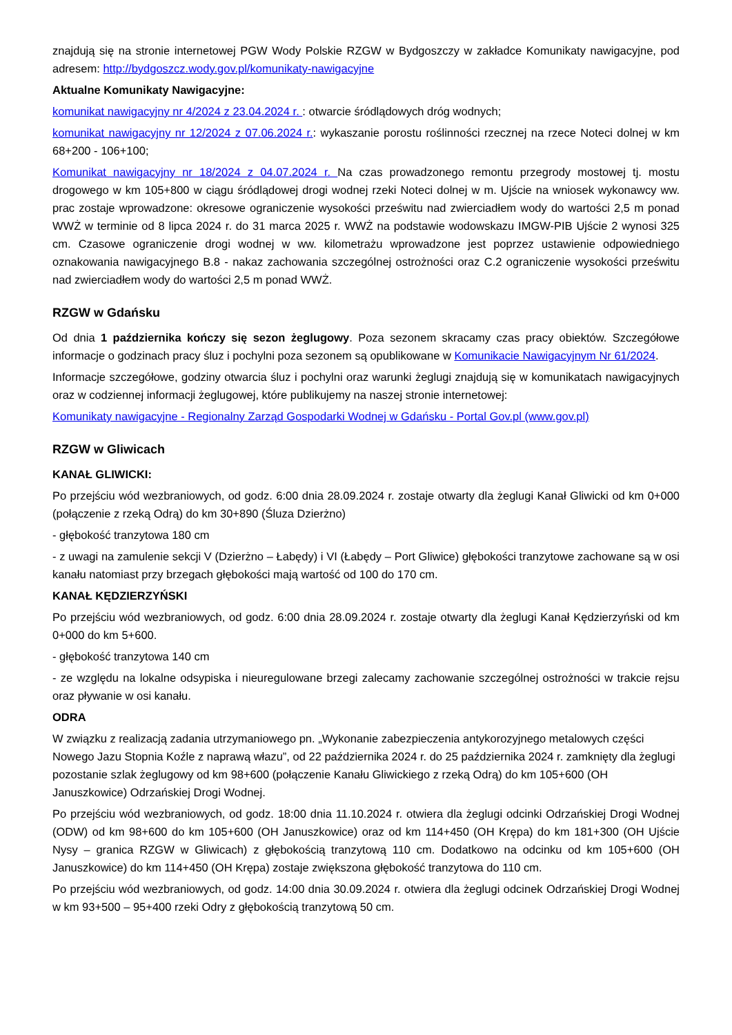znajdują się na stronie internetowej PGW Wody Polskie RZGW w Bydgoszczy w zakładce Komunikaty nawigacyjne, pod adresem: http://bydgoszcz.wody.gov.pl/komunikaty-nawigacyjne
Aktualne Komunikaty Nawigacyjne:
komunikat nawigacyjny nr 4/2024 z 23.04.2024 r. : otwarcie śródlądowych dróg wodnych;
komunikat nawigacyjny nr 12/2024 z 07.06.2024 r.: wykaszanie porostu roślinności rzecznej na rzece Noteci dolnej w km 68+200 - 106+100;
Komunikat nawigacyjny nr 18/2024 z 04.07.2024 r. Na czas prowadzonego remontu przegrody mostowej tj. mostu drogowego w km 105+800 w ciągu śródlądowej drogi wodnej rzeki Noteci dolnej w m. Ujście na wniosek wykonawcy ww. prac zostaje wprowadzone: okresowe ograniczenie wysokości prześwitu nad zwierciadłem wody do wartości 2,5 m ponad WWŻ w terminie od 8 lipca 2024 r. do 31 marca 2025 r. WWŻ na podstawie wodowskazu IMGW-PIB Ujście 2 wynosi 325 cm. Czasowe ograniczenie drogi wodnej w ww. kilometrażu wprowadzone jest poprzez ustawienie odpowiedniego oznakowania nawigacyjnego B.8 - nakaz zachowania szczególnej ostrożności oraz C.2 ograniczenie wysokości prześwitu nad zwierciadłem wody do wartości 2,5 m ponad WWŻ.
RZGW w Gdańsku
Od dnia 1 października kończy się sezon żeglugowy. Poza sezonem skracamy czas pracy obiektów. Szczegółowe informacje o godzinach pracy śluz i pochylni poza sezonem są opublikowane w Komunikacie Nawigacyjnym Nr 61/2024.
Informacje szczegółowe, godziny otwarcia śluz i pochylni oraz warunki żeglugi znajdują się w komunikatach nawigacyjnych oraz w codziennej informacji żeglugowej, które publikujemy na naszej stronie internetowej:
Komunikaty nawigacyjne - Regionalny Zarząd Gospodarki Wodnej w Gdańsku - Portal Gov.pl (www.gov.pl)
RZGW w Gliwicach
KANAŁ GLIWICKI:
Po przejściu wód wezbraniowych, od godz. 6:00 dnia 28.09.2024 r. zostaje otwarty dla żeglugi Kanał Gliwicki od km 0+000 (połączenie z rzeką Odrą) do km 30+890 (Śluza Dzierżno)
- głębokość tranzytowa 180 cm
- z uwagi na zamulenie sekcji V (Dzierżno – Łabędy) i VI (Łabędy – Port Gliwice) głębokości tranzytowe zachowane są w osi kanału natomiast przy brzegach głębokości mają wartość od 100 do 170 cm.
KANAŁ KĘDZIERZYŃSKI
Po przejściu wód wezbraniowych, od godz. 6:00 dnia 28.09.2024 r. zostaje otwarty dla żeglugi Kanał Kędzierzyński od km 0+000 do km 5+600.
- głębokość tranzytowa 140 cm
- ze względu na lokalne odsypiska i nieuregulowane brzegi zalecamy zachowanie szczególnej ostrożności w trakcie rejsu oraz pływanie w osi kanału.
ODRA
W związku z realizacją zadania utrzymaniowego pn. „Wykonanie zabezpieczenia antykorozyjnego metalowych części Nowego Jazu Stopnia Koźle z naprawą włazu”, od 22 października 2024 r. do 25 października 2024 r. zamknięty dla żeglugi pozostanie szlak żeglugowy od km 98+600 (połączenie Kanału Gliwickiego z rzeką Odrą) do km 105+600 (OH Januszkowice) Odrzańskiej Drogi Wodnej.
Po przejściu wód wezbraniowych, od godz. 18:00 dnia 11.10.2024 r. otwiera dla żeglugi odcinki Odrzańskiej Drogi Wodnej (ODW) od km 98+600 do km 105+600 (OH Januszkowice) oraz od km 114+450 (OH Krępa) do km 181+300 (OH Ujście Nysy – granica RZGW w Gliwicach) z głębokością tranzytową 110 cm. Dodatkowo na odcinku od km 105+600 (OH Januszkowice) do km 114+450 (OH Krępa) zostaje zwiększona głębokość tranzytowa do 110 cm.
Po przejściu wód wezbraniowych, od godz. 14:00 dnia 30.09.2024 r. otwiera dla żeglugi odcinek Odrzańskiej Drogi Wodnej w km 93+500 – 95+400 rzeki Odry z głębokością tranzytową 50 cm.